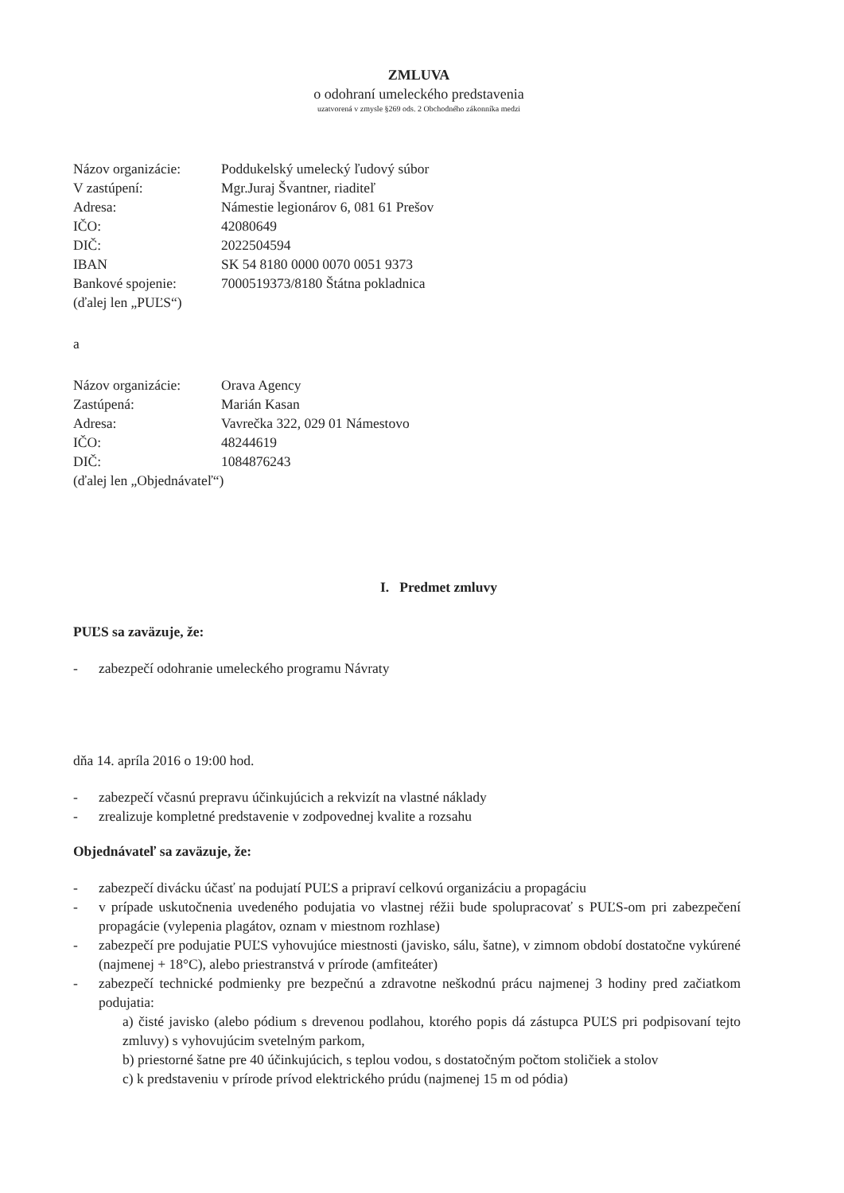ZMLUVA
o odohraní umeleckého predstavenia
uzatvorená v zmysle §269 ods. 2 Obchodného zákonníka medzi
| Názov organizácie: | Poddukelský umelecký ľudový súbor |
| V zastúpení: | Mgr.Juraj Švantner, riaditeľ |
| Adresa: | Námestie legionárov 6, 081 61 Prešov |
| IČO: | 42080649 |
| DIČ: | 2022504594 |
| IBAN | SK 54 8180 0000 0070 0051 9373 |
| Bankové spojenie: | 7000519373/8180 Štátna pokladnica |
| (ďalej len „PUĽS“) | |
a
| Názov organizácie: | Orava Agency |
| Zastúpená: | Marián Kasan |
| Adresa: | Vavrečka 322, 029 01 Námestovo |
| IČO: | 48244619 |
| DIČ: | 1084876243 |
| (ďalej len „Objednávateľ“) | |
I. Predmet zmluvy
PUĽS sa zaväzuje, že:
- zabezpečí odohranie umeleckého programu Návraty
dňa 14. apríla 2016 o 19:00 hod.
- zabezpečí včasnú prepravu účinkujúcich a rekvizít na vlastné náklady
- zrealizuje kompletné predstavenie v zodpovednej kvalite a rozsahu
Objednávateľ sa zaväzuje, že:
- zabezpečí divácku účasť na podujatí PUĽS a pripraví celkovú organizáciu a propagáciu
- v prípade uskutočnenia uvedeného podujatia vo vlastnej réžii bude spolupracovať s PUĽS-om pri zabezpečení propagácie (vylepenia plagátov, oznam v miestnom rozhlase)
- zabezpečí pre podujatie PUĽS vyhovujúce miestnosti (javisko, sálu, šatne), v zimnom období dostatočne vykúrené (najmenej + 18°C), alebo priestranstvá v prírode (amfiteáter)
- zabezpečí technické podmienky pre bezpečnú a zdravotne neškodnú prácu najmenej 3 hodiny pred začiatkom podujatia:
a) čisté javisko (alebo pódium s drevenou podlahou, ktorého popis dá zástupca PUĽS pri podpisovaní tejto zmluvy) s vyhovujúcim svetelným parkom,
b) priestorné šatne pre 40 účinkujúcich, s teplou vodou, s dostatočným počtom stoličiek a stolov
c) k predstaveniu v prírode prívod elektrického prúdu (najmenej 15 m od pódia)